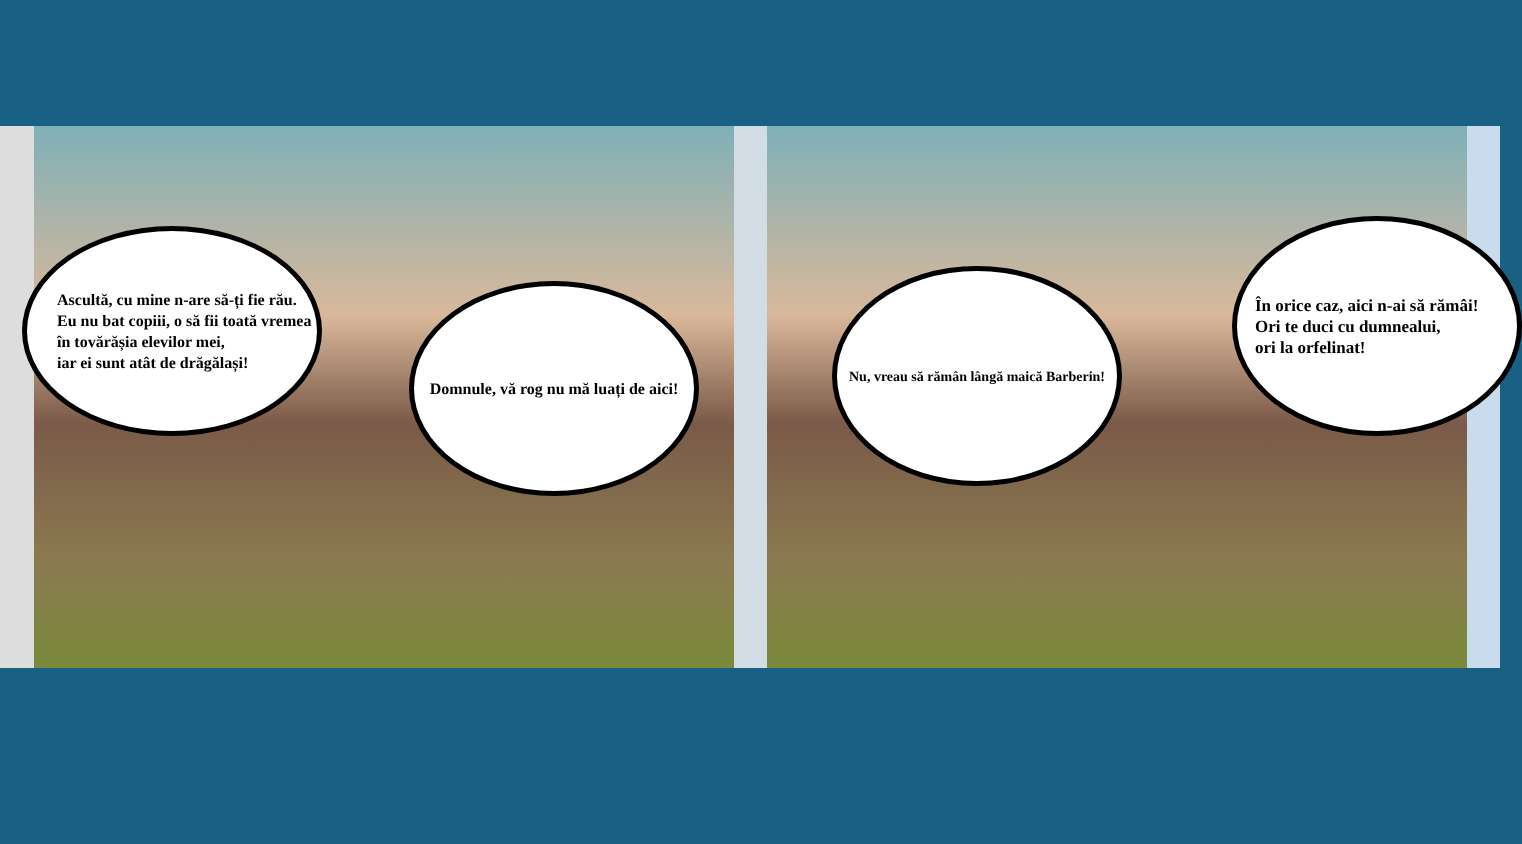Ascultă, cu mine n-are să-ți fie rău.
Eu nu bat copiii, o să fii toată vremea
în tovărășia elevilor mei,
iar ei sunt atât de drăgălași!
Domnule, vă rog nu mă luați de aici!
Nu, vreau să rămân lângă maică Barberin!
În orice caz, aici n-ai să rămâi!
Ori te duci cu dumnealui,
ori la orfelinat!